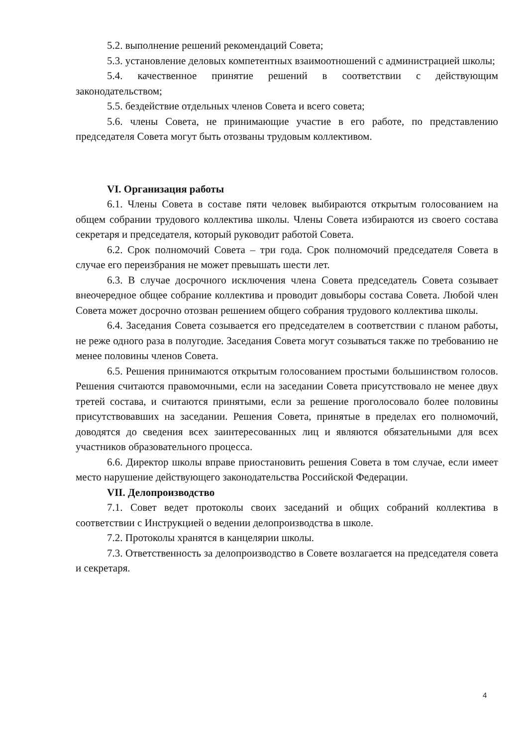5.2. выполнение решений рекомендаций Совета;
5.3. установление деловых компетентных взаимоотношений с администрацией школы;
5.4. качественное принятие решений в соответствии с действующим законодательством;
5.5. бездействие отдельных членов Совета и всего совета;
5.6. члены Совета, не принимающие участие в его работе, по представлению председателя Совета могут быть отозваны трудовым коллективом.
VI. Организация работы
6.1. Члены Совета в составе пяти человек выбираются открытым голосованием на общем собрании трудового коллектива школы. Члены Совета избираются из своего состава секретаря и председателя, который руководит работой Совета.
6.2. Срок полномочий Совета – три года. Срок полномочий председателя Совета в случае его переизбрания не может превышать шести лет.
6.3. В случае досрочного исключения члена Совета председатель Совета созывает внеочередное общее собрание коллектива и проводит довыборы состава Совета. Любой член Совета может досрочно отозван решением общего собрания трудового коллектива школы.
6.4. Заседания Совета созывается его председателем в соответствии с планом работы, не реже одного раза в полугодие. Заседания Совета могут созываться также по требованию не менее половины членов Совета.
6.5. Решения принимаются открытым голосованием простыми большинством голосов. Решения считаются правомочными, если на заседании Совета присутствовало не менее двух третей состава, и считаются принятыми, если за решение проголосовало более половины присутствовавших на заседании. Решения Совета, принятые в пределах его полномочий, доводятся до сведения всех заинтересованных лиц и являются обязательными для всех участников образовательного процесса.
6.6. Директор школы вправе приостановить решения Совета в том случае, если имеет место нарушение действующего законодательства Российской Федерации.
VII. Делопроизводство
7.1. Совет ведет протоколы своих заседаний и общих собраний коллектива в соответствии с Инструкцией о ведении делопроизводства в школе.
7.2. Протоколы хранятся в канцелярии школы.
7.3. Ответственность за делопроизводство в Совете возлагается на председателя совета и секретаря.
4